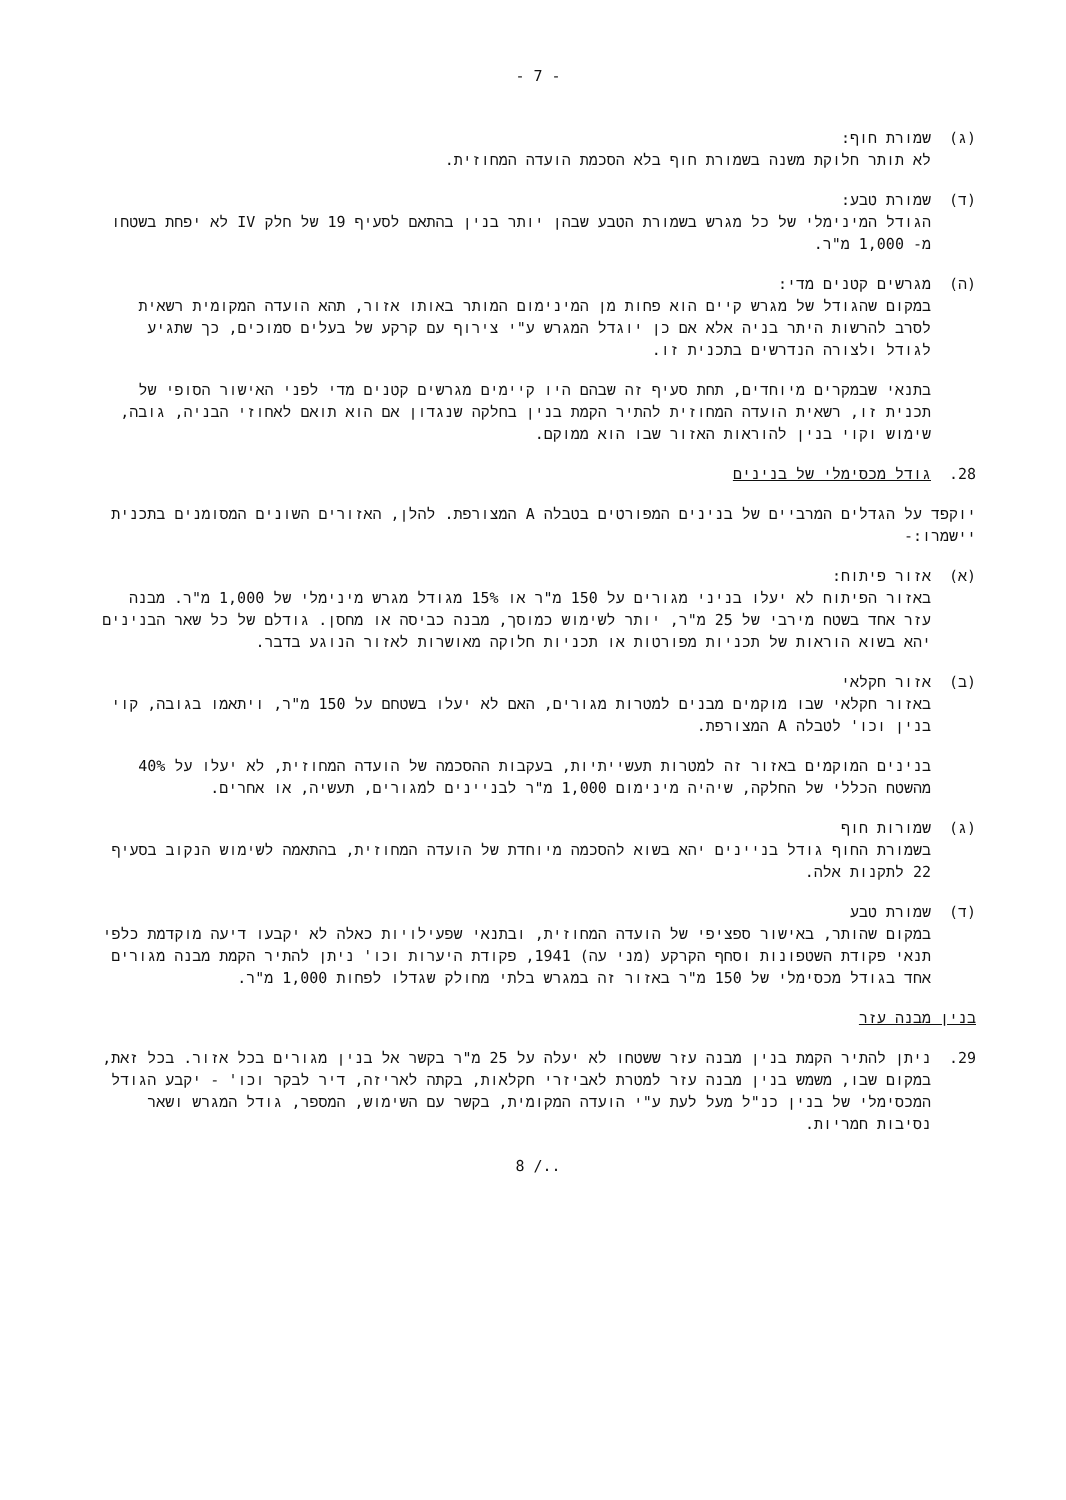- 7 -
(ג) שמורת חוף:
לא תותר חלוקת משנה בשמורת חוף בלא הסכמת הועדה המחוזית.
(ד) שמורת טבע:
הגודל המינימלי של כל מגרש בשמורת הטבע שבהן יותר בנין בהתאם לסעיף 19 של חלק IV לא יפחת בשטחו מ- 1,000 מ"ר.
(ה) מגרשים קטנים מדי:
במקום שהגודל של מגרש קיים הוא פחות מן המינימום המותר באותו אזור, תהא הועדה המקומית רשאית לסרב להרשות היתר בניה אלא אם כן יוגדל המגרש ע"י צירוף עם קרקע של בעלים סמוכים, כך שתגיע לגודל ולצורה הנדרשים בתכנית זו.
בתנאי שבמקרים מיוחדים, תחת סעיף זה שבהם היו קיימים מגרשים קטנים מדי לפני האישור הסופי של תכנית זו, רשאית הועדה המחוזית להתיר הקמת בנין בחלקה שנגדון אם הוא תואם לאחוזי הבניה, גובה, שימוש וקוי בנין להוראות האזור שבו הוא ממוקם.
28. גודל מכסימלי של בנינים
יוקפד על הגדלים המרביים של בנינים המפורטים בטבלה A המצורפת. להלן, האזורים השונים המסומנים בתכנית יישמרו:-
(א) אזור פיתוח:
באזור הפיתוח לא יעלו בניני מגורים על 150 מ"ר או 15% מגודל מגרש מינימלי של 1,000 מ"ר. מבנה עזר אחד בשטח מירבי של 25 מ"ר, יותר לשימוש כמוסך, מבנה כביסה או מחסן. גודלם של כל שאר הבנינים יהא בשוא הוראות של תכניות מפורטות או תכניות חלוקה מאושרות לאזור הנוגע בדבר.
(ב) אזור חקלאי
באזור חקלאי שבו מוקמים מבנים למטרות מגורים, האם לא יעלו בשטחם על 150 מ"ר, ויתאמו בגובה, קוי בנין וכו' לטבלה A המצורפת.
בנינים המוקמים באזור זה למטרות תעשייתיות, בעקבות ההסכמה של הועדה המחוזית, לא יעלו על 40% מהשטח הכללי של החלקה, שיהיה מינימום 1,000 מ"ר לבניינים למגורים, תעשיה, או אחרים.
(ג) שמורות חוף
בשמורת החוף גודל בניינים יהא בשוא להסכמה מיוחדת של הועדה המחוזית, בהתאמה לשימוש הנקוב בסעיף 22 לתקנות אלה.
(ד) שמורת טבע
במקום שהותר, באישור ספציפי של הועדה המחוזית, ובתנאי שפעילויות כאלה לא יקבעו דיעה מוקדמת כלפי תנאי פקודת השטפונות וסחף הקרקע (מני עה) 1941, פקודת היערות וכו' ניתן להתיר הקמת מבנה מגורים אחד בגודל מכסימלי של 150 מ"ר באזור זה במגרש בלתי מחולק שגדלו לפחות 1,000 מ"ר.
בנין מבנה עזר
29. ניתן להתיר הקמת בנין מבנה עזר ששטחו לא יעלה על 25 מ"ר בקשר אל בנין מגורים בכל אזור. בכל זאת, במקום שבו, משמש בנין מבנה עזר למטרת לאביזרי חקלאות, בקתה לאריזה, דיר לבקר וכו' - יקבע הגודל המכסימלי של בנין כנ"ל מעל לעת ע"י הועדה המקומית, בקשר עם השימוש, המספר, גודל המגרש ושאר נסיבות חמריות.
8 /..